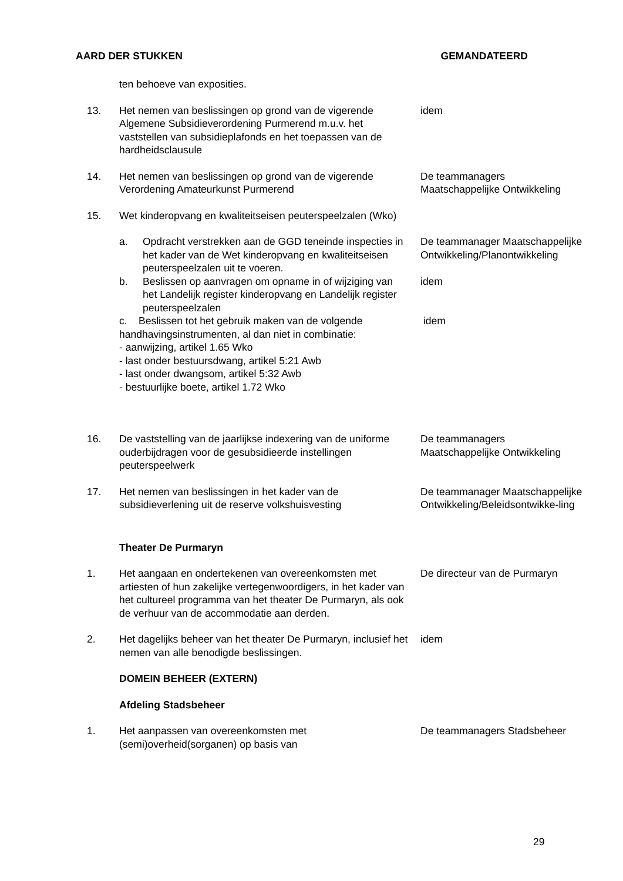AARD DER STUKKEN GEMANDATEERD
ten behoeve van exposities.
13. Het nemen van beslissingen op grond van de vigerende Algemene Subsidieverordening Purmerend m.u.v. het vaststellen van subsidieplafonds en het toepassen van de hardheidsclausule
idem
14. Het nemen van beslissingen op grond van de vigerende Verordening Amateurkunst Purmerend
De teammanagers Maatschappelijke Ontwikkeling
15. Wet kinderopvang en kwaliteitseisen peuterspeelzalen (Wko)
a. Opdracht verstrekken aan de GGD teneinde inspecties in het kader van de Wet kinderopvang en kwaliteitseisen peuterspeelzalen uit te voeren.
De teammanager Maatschappelijke Ontwikkeling/Planontwikkeling
b. Beslissen op aanvragen om opname in of wijziging van het Landelijk register kinderopvang en Landelijk register peuterspeelzalen
idem
c. Beslissen tot het gebruik maken van de volgende handhavingsinstrumenten, al dan niet in combinatie:
- aanwijzing, artikel 1.65 Wko
- last onder bestuursdwang, artikel 5:21 Awb
- last onder dwangsom, artikel 5:32 Awb
- bestuurlijke boete, artikel 1.72 Wko
idem
16. De vaststelling van de jaarlijkse indexering van de uniforme ouderbijdragen voor de gesubsidieerde instellingen peuterspeelwerk
De teammanagers Maatschappelijke Ontwikkeling
17. Het nemen van beslissingen in het kader van de subsidieverlening uit de reserve volkshuisvesting
De teammanager Maatschappelijke Ontwikkeling/Beleidsontwikke-ling
Theater De Purmaryn
1. Het aangaan en ondertekenen van overeenkomsten met artiesten of hun zakelijke vertegenwoordigers, in het kader van het cultureel programma van het theater De Purmaryn, als ook de verhuur van de accommodatie aan derden.
De directeur van de Purmaryn
2. Het dagelijks beheer van het theater De Purmaryn, inclusief het nemen van alle benodigde beslissingen.
idem
DOMEIN BEHEER (EXTERN)
Afdeling Stadsbeheer
1. Het aanpassen van overeenkomsten met (semi)overheid(sorganen) op basis van
De teammanagers Stadsbeheer
29